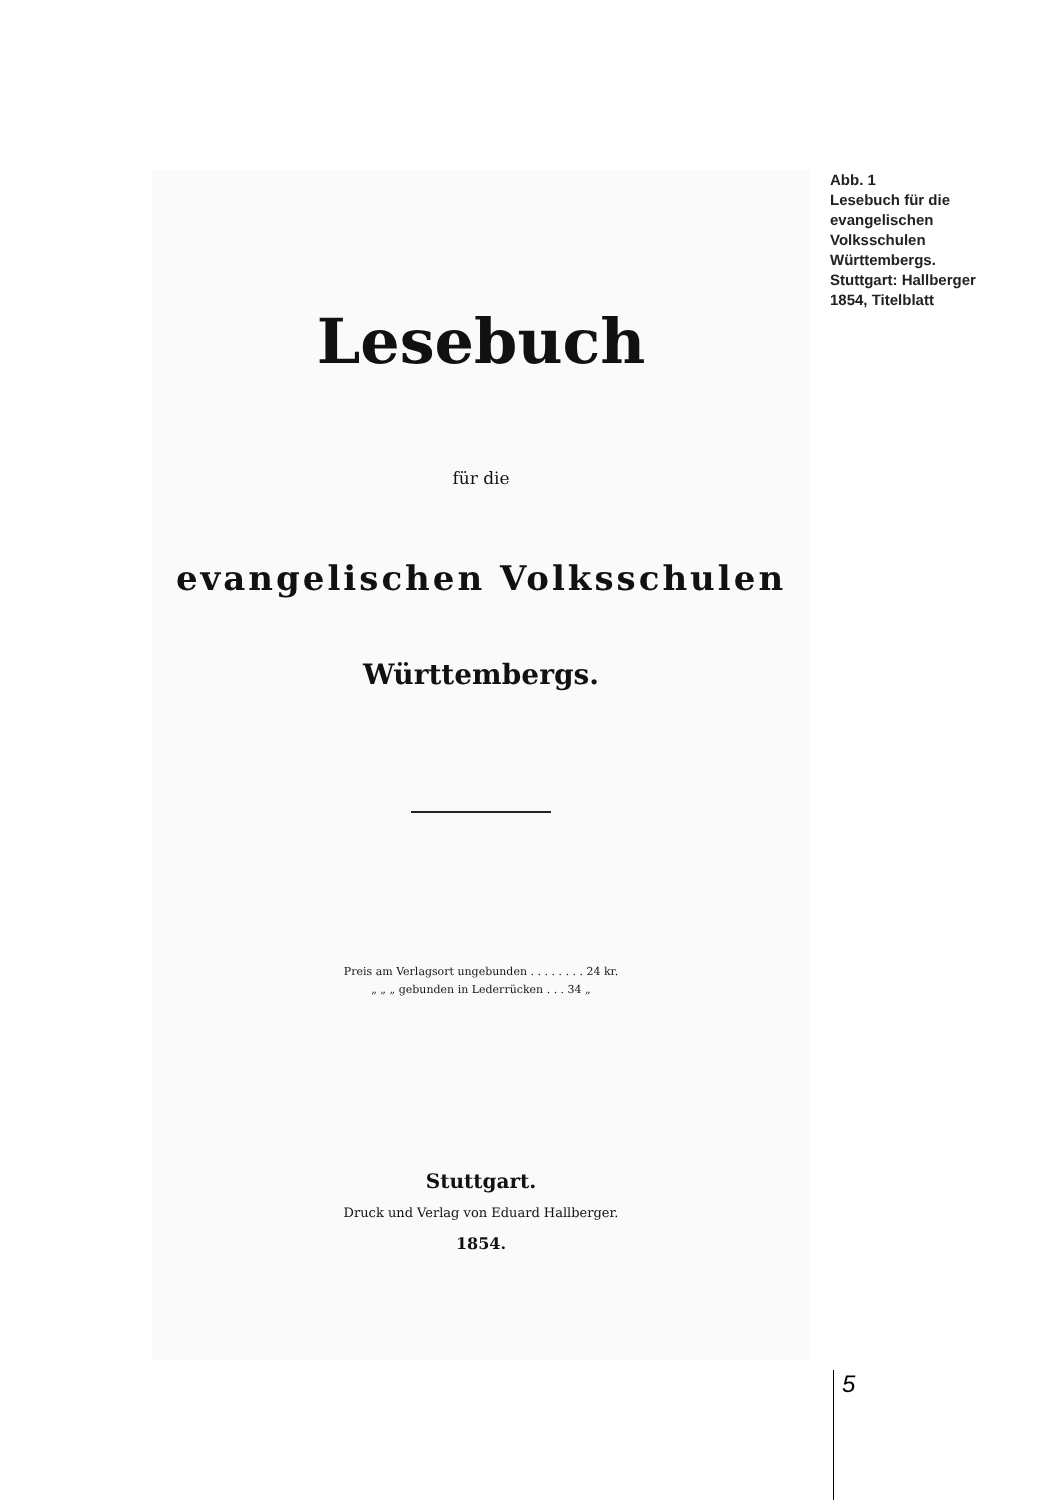Lesebuch
für die
evangelischen Volksschulen
Württembergs.
Preis am Verlagsort ungebunden . . . . . . . . 24 kr.
„ „ „ gebunden in Lederrücken . . . 34 „
Stuttgart.
Druck und Verlag von Eduard Hallberger.
1854.
Abb. 1
Lesebuch für die evangelischen Volksschulen Württembergs. Stuttgart: Hallberger 1854, Titelblatt
5